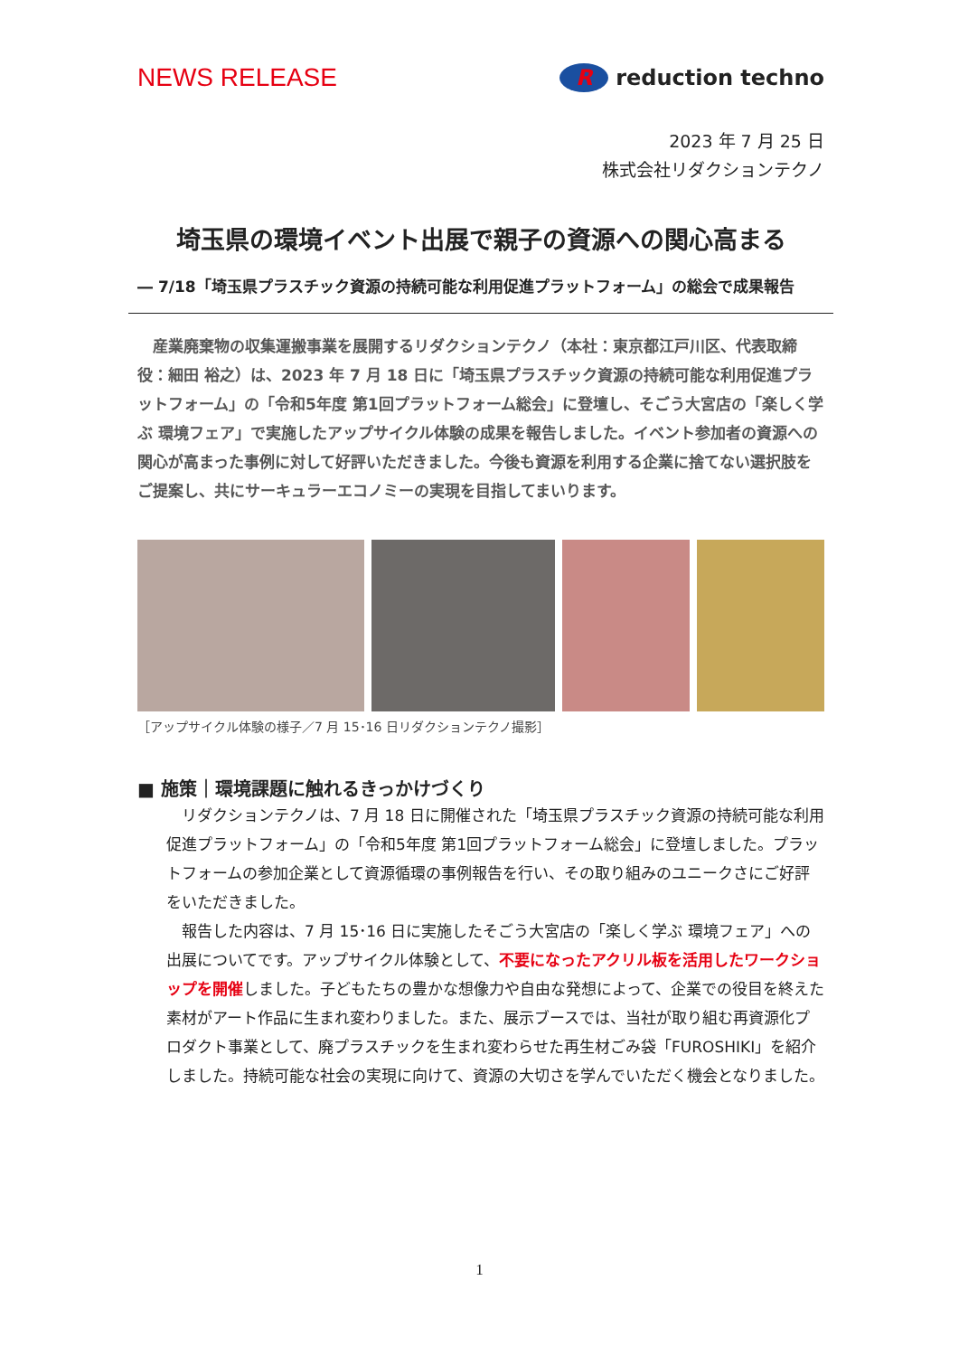NEWS RELEASE
Rreduction techno
2023 年 7 月 25 日
株式会社リダクションテクノ
埼玉県の環境イベント出展で親子の資源への関心高まる
― 7/18「埼玉県プラスチック資源の持続可能な利用促進プラットフォーム」の総会で成果報告
産業廃棄物の収集運搬事業を展開するリダクションテクノ（本社：東京都江戸川区、代表取締役：細田 裕之）は、2023 年 7 月 18 日に「埼玉県プラスチック資源の持続可能な利用促進プラットフォーム」の「令和5年度 第1回プラットフォーム総会」に登壇し、そごう大宮店の「楽しく学ぶ 環境フェア」で実施したアップサイクル体験の成果を報告しました。イベント参加者の資源への関心が高まった事例に対して好評いただきました。今後も資源を利用する企業に捨てない選択肢をご提案し、共にサーキュラーエコノミーの実現を目指してまいります。
［アップサイクル体験の様子／7 月 15･16 日リダクションテクノ撮影］
■ 施策｜環境課題に触れるきっかけづくり
リダクションテクノは、7 月 18 日に開催された「埼玉県プラスチック資源の持続可能な利用促進プラットフォーム」の「令和5年度 第1回プラットフォーム総会」に登壇しました。プラットフォームの参加企業として資源循環の事例報告を行い、その取り組みのユニークさにご好評をいただきました。
報告した内容は、7 月 15･16 日に実施したそごう大宮店の「楽しく学ぶ 環境フェア」への出展についてです。アップサイクル体験として、不要になったアクリル板を活用したワークショップを開催しました。子どもたちの豊かな想像力や自由な発想によって、企業での役目を終えた素材がアート作品に生まれ変わりました。また、展示ブースでは、当社が取り組む再資源化プロダクト事業として、廃プラスチックを生まれ変わらせた再生材ごみ袋「FUROSHIKI」を紹介しました。持続可能な社会の実現に向けて、資源の大切さを学んでいただく機会となりました。
1